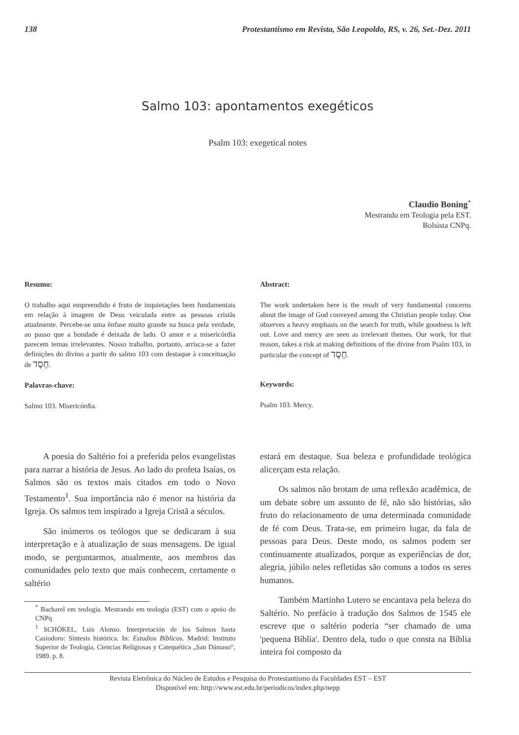138 Protestantismo em Revista, São Leopoldo, RS, v. 26, Set.-Dez. 2011
Salmo 103: apontamentos exegéticos
Psalm 103: exegetical notes
Claudio Boning<sup>*</sup>
Mestrando em Teologia pela EST.
Bolsista CNPq.
Resumo:
O trabalho aqui empreendido é fruto de inquietações bem fundamentais em relação à imagem de Deus veiculada entre as pessoas cristãs atualmente. Percebe-se uma ênfase muito grande na busca pela verdade, ao passo que a bondade é deixada de lado. O amor e a misericórdia parecem temas irrelevantes. Nosso trabalho, portanto, arrisca-se a fazer definições do divino a partir do salmo 103 com destaque à conceituação de חֶסֶד.
Palavras-chave:
Salmo 103. Misericórdia.
Abstract:
The work undertaken here is the result of very fundamental concerns about the image of God conveyed among the Christian people today. One observes a heavy emphasis on the search for truth, while goodness is left out. Love and mercy are seen as irrelevant themes. Our work, for that reason, takes a risk at making definitions of the divine from Psalm 103, in particular the concept of חֶסֶד.
Keywords:
Psalm 103. Mercy.
A poesia do Saltério foi a preferida pelos evangelistas para narrar a história de Jesus. Ao lado do profeta Isaías, os Salmos são os textos mais citados em todo o Novo Testamento<sup>1</sup>. Sua importância não é menor na história da Igreja. Os salmos tem inspirado a Igreja Cristã a séculos.
São inúmeros os teólogos que se dedicaram à sua interpretação e à atualização de suas mensagens. De igual modo, se perguntarmos, atualmente, aos membros das comunidades pelo texto que mais conhecem, certamente o saltério
<sup>*</sup> Bacharel em teologia. Mestrando em teologia (EST) com o apoio do CNPq
<sup>1</sup> SCHÖKEL, Luis Alonso. Interpretación de los Salmos hasta Casiodoro: Síntesis histórica. In: Estudios Bíblicos. Madrid: Instituto Superior de Teología, Ciencias Religiosas y Catequética „San Dámaso“, 1989. p. 8.
estará em destaque. Sua beleza e profundidade teológica alicerçam esta relação.
Os salmos não brotam de uma reflexão acadêmica, de um debate sobre um assunto de fé, não são histórias, são fruto do relacionamento de uma determinada comunidade de fé com Deus. Trata-se, em primeiro lugar, da fala de pessoas para Deus. Deste modo, os salmos podem ser continuamente atualizados, porque as experiências de dor, alegria, júbilo neles refletidas são comuns a todos os seres humanos.
Também Martinho Lutero se encantava pela beleza do Saltério. No prefácio à tradução dos Salmos de 1545 ele escreve que o saltério poderia “ser chamado de uma 'pequena Bíblia'. Dentro dela, tudo o que consta na Bíblia inteira foi composto da
Revista Eletrônica do Núcleo de Estudos e Pesquisa do Protestantismo da Faculdades EST – EST
Disponível em: http://www.est.edu.br/periodicos/index.php/nepp